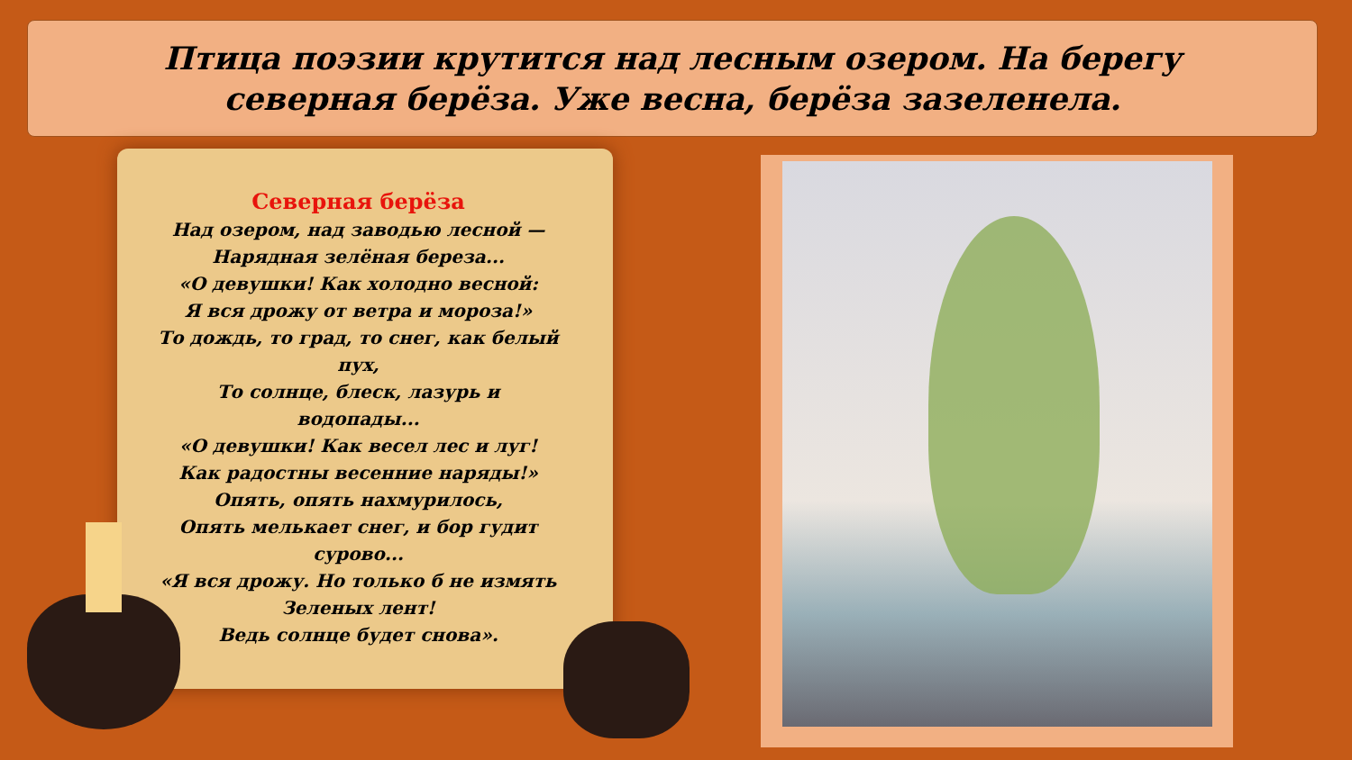Птица поэзии крутится над лесным озером. На берегу северная берёза. Уже весна, берёза зазеленела.
Северная берёза
Над озером, над заводью лесной —
Нарядная зелёная береза...
«О девушки! Как холодно весной:
Я вся дрожу от ветра и мороза!»
То дождь, то град, то снег, как белый пух,
То солнце, блеск, лазурь и водопады...
«О девушки! Как весел лес и луг!
Как радостны весенние наряды!»
Опять, опять нахмурилось,
Опять мелькает снег, и бор гудит сурово...
«Я вся дрожу. Но только б не измять
Зеленых лент!
Ведь солнце будет снова».